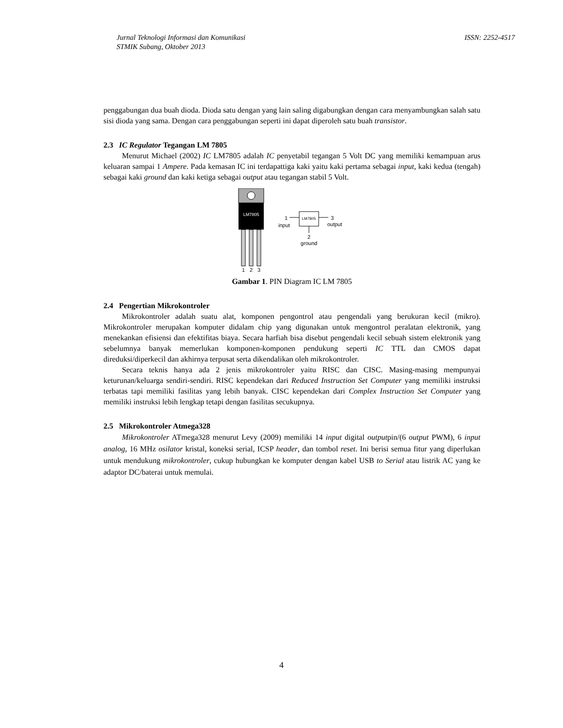Jurnal Teknologi Informasi dan Komunikasi
STMIK Subang, Oktober 2013
ISSN: 2252-4517
penggabungan dua buah dioda. Dioda satu dengan yang lain saling digabungkan dengan cara menyambungkan salah satu sisi dioda yang sama. Dengan cara penggabungan seperti ini dapat diperoleh satu buah transistor.
2.3 IC Regulator Tegangan LM 7805
Menurut Michael (2002) IC LM7805 adalah IC penyetabil tegangan 5 Volt DC yang memiliki kemampuan arus keluaran sampai 1 Ampere. Pada kemasan IC ini terdapattiga kaki yaitu kaki pertama sebagai input, kaki kedua (tengah) sebagai kaki ground dan kaki ketiga sebagai output atau tegangan stabil 5 Volt.
LM7805
1
2
3
LM7805
1
input
3
output
2
ground
Gambar 1. PIN Diagram IC LM 7805
2.4 Pengertian Mikrokontroler
Mikrokontroler adalah suatu alat, komponen pengontrol atau pengendali yang berukuran kecil (mikro). Mikrokontroler merupakan komputer didalam chip yang digunakan untuk mengontrol peralatan elektronik, yang menekankan efisiensi dan efektifitas biaya. Secara harfiah bisa disebut pengendali kecil sebuah sistem elektronik yang sebelumnya banyak memerlukan komponen-komponen pendukung seperti IC TTL dan CMOS dapat direduksi/diperkecil dan akhirnya terpusat serta dikendalikan oleh mikrokontroler.
Secara teknis hanya ada 2 jenis mikrokontroler yaitu RISC dan CISC. Masing-masing mempunyai keturunan/keluarga sendiri-sendiri. RISC kependekan dari Reduced Instruction Set Computer yang memiliki instruksi terbatas tapi memiliki fasilitas yang lebih banyak. CISC kependekan dari Complex Instruction Set Computer yang memiliki instruksi lebih lengkap tetapi dengan fasilitas secukupnya.
2.5 Mikrokontroler Atmega328
Mikrokontroler ATmega328 menurut Levy (2009) memiliki 14 input digital outputpin/(6 output PWM), 6 input analog, 16 MHz osilator kristal, koneksi serial, ICSP header, dan tombol reset. Ini berisi semua fitur yang diperlukan untuk mendukung mikrokontroler, cukup hubungkan ke komputer dengan kabel USB to Serial atau listrik AC yang ke adaptor DC/baterai untuk memulai.
4